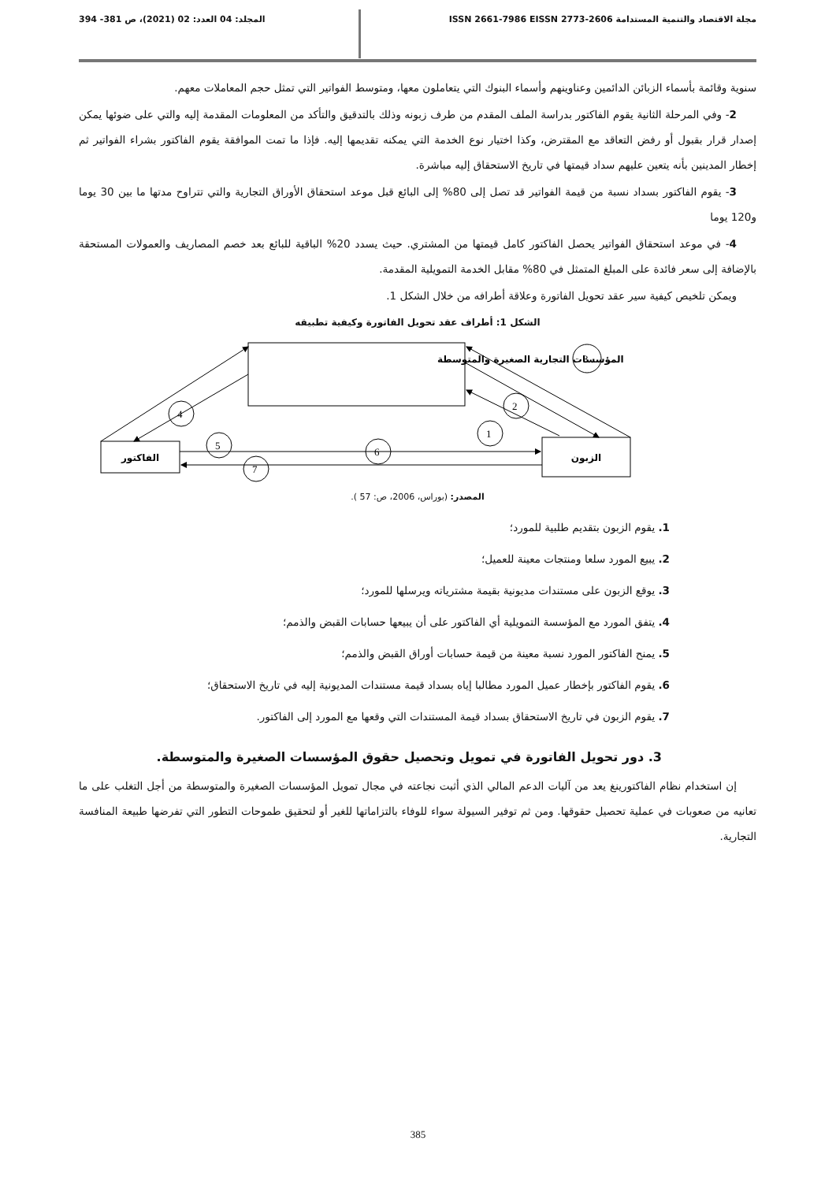مجلة الاقتصاد والتنمية المستدامة ISSN 2661-7986 EISSN 2773-2606 المجلد: 04 العدد: 02 (2021)، ص 381- 394
سنوية وقائمة بأسماء الزبائن الدائمين وعناوينهم وأسماء البنوك التي يتعاملون معها، ومتوسط الفواتير التي تمثل حجم المعاملات معهم.
2- وفي المرحلة الثانية يقوم الفاكتور بدراسة الملف المقدم من طرف زبونه وذلك بالتدقيق والتأكد من المعلومات المقدمة إليه والتي على ضوئها يمكن إصدار قرار بقبول أو رفض التعاقد مع المقترض، وكذا اختيار نوع الخدمة التي يمكنه تقديمها إليه. فإذا ما تمت الموافقة يقوم الفاكتور بشراء الفواتير ثم إخطار المدينين بأنه يتعين عليهم سداد قيمتها في تاريخ الاستحقاق إليه مباشرة.
3- يقوم الفاكتور بسداد نسبة من قيمة الفواتير قد تصل إلى 80% إلى البائع قبل موعد استحقاق الأوراق التجارية والتي تتراوح مدتها ما بين 30 يوما و120 يوما
4- في موعد استحقاق الفواتير يحصل الفاكتور كامل قيمتها من المشتري. حيث يسدد 20% الباقية للبائع بعد خصم المصاريف والعمولات المستحقة بالإضافة إلى سعر فائدة على المبلغ المتمثل في 80% مقابل الخدمة التمويلية المقدمة.
ويمكن تلخيص كيفية سير عقد تحويل الفاتورة وعلاقة أطرافه من خلال الشكل 1.
الشكل 1: أطراف عقد تحويل الفاتورة وكيفية تطبيقه
3
2
1
4
5
6
7
المؤسسات التجارية الصغيرة والمتوسطة
الفاكتور
الزبون
المصدر: (بوراس، 2006، ص: 57 ).
1. يقوم الزبون بتقديم طلبية للمورد؛
2. يبيع المورد سلعا ومنتجات معينة للعميل؛
3. يوقع الزبون على مستندات مديونية بقيمة مشترياته ويرسلها للمورد؛
4. يتفق المورد مع المؤسسة التمويلية أي الفاكتور على أن يبيعها حسابات القبض والذمم؛
5. يمنح الفاكتور المورد نسبة معينة من قيمة حسابات أوراق القبض والذمم؛
6. يقوم الفاكتور بإخطار عميل المورد مطالبا إياه بسداد قيمة مستندات المديونية إليه في تاريخ الاستحقاق؛
7. يقوم الزبون في تاريخ الاستحقاق بسداد قيمة المستندات التي وقعها مع المورد إلى الفاكتور.
3. دور تحويل الفاتورة في تمويل وتحصيل حقوق المؤسسات الصغيرة والمتوسطة.
إن استخدام نظام الفاكتورينغ يعد من آليات الدعم المالي الذي أثبت نجاعته في مجال تمويل المؤسسات الصغيرة والمتوسطة من أجل التغلب على ما تعانيه من صعوبات في عملية تحصيل حقوقها. ومن ثم توفير السيولة سواء للوفاء بالتزاماتها للغير أو لتحقيق طموحات التطور التي تفرضها طبيعة المنافسة التجارية.
385